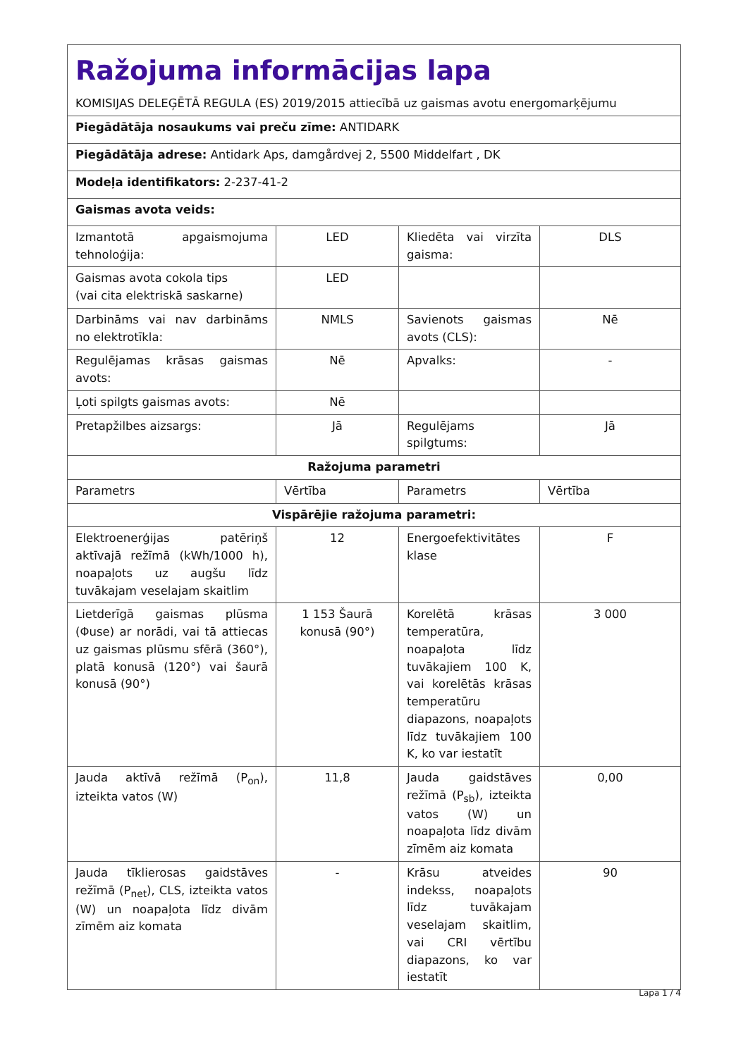| Ražojuma informācijas lapa KOMISIJAS DELEĢĒTĀ REGULA (ES) 2019/2015 attiecībā uz gaismas avotu energomarķējumu | | | |
| Piegādātāja nosaukums vai preču zīme: ANTIDARK | | | |
| Piegādātāja adrese: Antidark Aps, damgårdvej 2, 5500 Middelfart , DK | | | |
| Modeļa identifikators: 2-237-41-2 | | | |
| Gaismas avota veids: | | | |
| Izmantotā apgaismojuma tehnoloģija: | LED | Kliedēta vai virzīta gaisma: | DLS |
| Gaismas avota cokola tips (vai cita elektriskā saskarne) | LED | | |
| Darbināms vai nav darbināms no elektrotīkla: | NMLS | Savienots gaismas avots (CLS): | Nē |
| Regulējamas krāsas gaismas avots: | Nē | Apvalks: | - |
| Ļoti spilgts gaismas avots: | Nē | | |
| Pretapžilbes aizsargs: | Jā | Regulējams spilgtums: | Jā |
| Ražojuma parametri | | | |
| Parametrs | Vērtība | Parametrs | Vērtība |
| Vispārējie ražojuma parametri: | | | |
| Elektroenerģijas patēriņš aktīvajā režīmā (kWh/1000 h), noapaļots uz augšu līdz tuvākajam veselajam skaitlim | 12 | Energoefektivitātes klase | F |
| Lietderīgā gaismas plūsma (Φuse) ar norādi, vai tā attiecas uz gaismas plūsmu sfērā (360°), platā konusā (120°) vai šaurā konusā (90°) | 1 153 Šaurā konusā (90°) | Korelētā krāsas temperatūra, noapaļota līdz tuvākajiem 100 K, vai korelētās krāsas temperatūru diapazons, noapaļots līdz tuvākajiem 100 K, ko var iestatīt | 3 000 |
| Jauda aktīvā režīmā (P<sub>on</sub>), izteikta vatos (W) | 11,8 | Jauda gaidstāves režīmā (P<sub>sb</sub>), izteikta vatos (W) un noapaļota līdz divām zīmēm aiz komata | 0,00 |
| Jauda tīklierosas gaidstāves režīmā (P<sub>net</sub>), CLS, izteikta vatos (W) un noapaļota līdz divām zīmēm aiz komata | - | Krāsu atveides indekss, noapaļots līdz tuvākajam veselajam skaitlim, vai CRI vērtību diapazons, ko var iestatīt | 90 |
Lapa 1 / 4